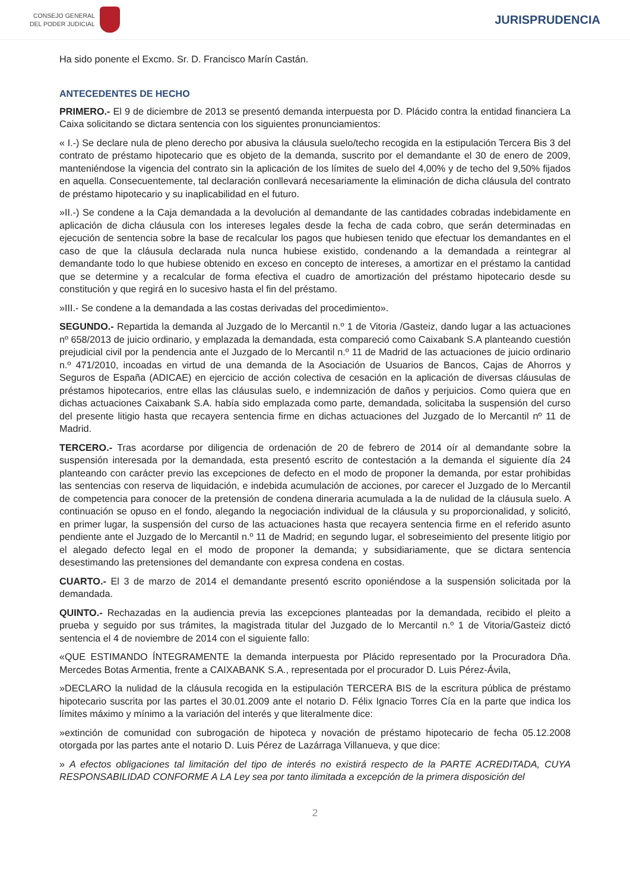CONSEJO GENERAL
DEL PODER JUDICIAL
JURISPRUDENCIA
Ha sido ponente el Excmo. Sr. D. Francisco Marín Castán.
ANTECEDENTES DE HECHO
PRIMERO.- El 9 de diciembre de 2013 se presentó demanda interpuesta por D. Plácido contra la entidad financiera La Caixa solicitando se dictara sentencia con los siguientes pronunciamientos:
« I.-) Se declare nula de pleno derecho por abusiva la cláusula suelo/techo recogida en la estipulación Tercera Bis 3 del contrato de préstamo hipotecario que es objeto de la demanda, suscrito por el demandante el 30 de enero de 2009, manteniéndose la vigencia del contrato sin la aplicación de los límites de suelo del 4,00% y de techo del 9,50% fijados en aquella. Consecuentemente, tal declaración conllevará necesariamente la eliminación de dicha cláusula del contrato de préstamo hipotecario y su inaplicabilidad en el futuro.
»II.-) Se condene a la Caja demandada a la devolución al demandante de las cantidades cobradas indebidamente en aplicación de dicha cláusula con los intereses legales desde la fecha de cada cobro, que serán determinadas en ejecución de sentencia sobre la base de recalcular los pagos que hubiesen tenido que efectuar los demandantes en el caso de que la cláusula declarada nula nunca hubiese existido, condenando a la demandada a reintegrar al demandante todo lo que hubiese obtenido en exceso en concepto de intereses, a amortizar en el préstamo la cantidad que se determine y a recalcular de forma efectiva el cuadro de amortización del préstamo hipotecario desde su constitución y que regirá en lo sucesivo hasta el fin del préstamo.
»III.- Se condene a la demandada a las costas derivadas del procedimiento».
SEGUNDO.- Repartida la demanda al Juzgado de lo Mercantil n.º 1 de Vitoria /Gasteiz, dando lugar a las actuaciones nº 658/2013 de juicio ordinario, y emplazada la demandada, esta compareció como Caixabank S.A planteando cuestión prejudicial civil por la pendencia ante el Juzgado de lo Mercantil n.º 11 de Madrid de las actuaciones de juicio ordinario n.º 471/2010, incoadas en virtud de una demanda de la Asociación de Usuarios de Bancos, Cajas de Ahorros y Seguros de España (ADICAE) en ejercicio de acción colectiva de cesación en la aplicación de diversas cláusulas de préstamos hipotecarios, entre ellas las cláusulas suelo, e indemnización de daños y perjuicios. Como quiera que en dichas actuaciones Caixabank S.A. había sido emplazada como parte, demandada, solicitaba la suspensión del curso del presente litigio hasta que recayera sentencia firme en dichas actuaciones del Juzgado de lo Mercantil nº 11 de Madrid.
TERCERO.- Tras acordarse por diligencia de ordenación de 20 de febrero de 2014 oír al demandante sobre la suspensión interesada por la demandada, esta presentó escrito de contestación a la demanda el siguiente día 24 planteando con carácter previo las excepciones de defecto en el modo de proponer la demanda, por estar prohibidas las sentencias con reserva de liquidación, e indebida acumulación de acciones, por carecer el Juzgado de lo Mercantil de competencia para conocer de la pretensión de condena dineraria acumulada a la de nulidad de la cláusula suelo. A continuación se opuso en el fondo, alegando la negociación individual de la cláusula y su proporcionalidad, y solicitó, en primer lugar, la suspensión del curso de las actuaciones hasta que recayera sentencia firme en el referido asunto pendiente ante el Juzgado de lo Mercantil n.º 11 de Madrid; en segundo lugar, el sobreseimiento del presente litigio por el alegado defecto legal en el modo de proponer la demanda; y subsidiariamente, que se dictara sentencia desestimando las pretensiones del demandante con expresa condena en costas.
CUARTO.- El 3 de marzo de 2014 el demandante presentó escrito oponiéndose a la suspensión solicitada por la demandada.
QUINTO.- Rechazadas en la audiencia previa las excepciones planteadas por la demandada, recibido el pleito a prueba y seguido por sus trámites, la magistrada titular del Juzgado de lo Mercantil n.º 1 de Vitoria/Gasteiz dictó sentencia el 4 de noviembre de 2014 con el siguiente fallo:
«QUE ESTIMANDO ÍNTEGRAMENTE la demanda interpuesta por Plácido representado por la Procuradora Dña. Mercedes Botas Armentia, frente a CAIXABANK S.A., representada por el procurador D. Luis Pérez-Ávila,
»DECLARO la nulidad de la cláusula recogida en la estipulación TERCERA BIS de la escritura pública de préstamo hipotecario suscrita por las partes el 30.01.2009 ante el notario D. Félix Ignacio Torres Cía en la parte que indica los límites máximo y mínimo a la variación del interés y que literalmente dice:
»extinción de comunidad con subrogación de hipoteca y novación de préstamo hipotecario de fecha 05.12.2008 otorgada por las partes ante el notario D. Luis Pérez de Lazárraga Villanueva, y que dice:
» A efectos obligaciones tal limitación del tipo de interés no existirá respecto de la PARTE ACREDITADA, CUYA RESPONSABILIDAD CONFORME A LA Ley sea por tanto ilimitada a excepción de la primera disposición del
2